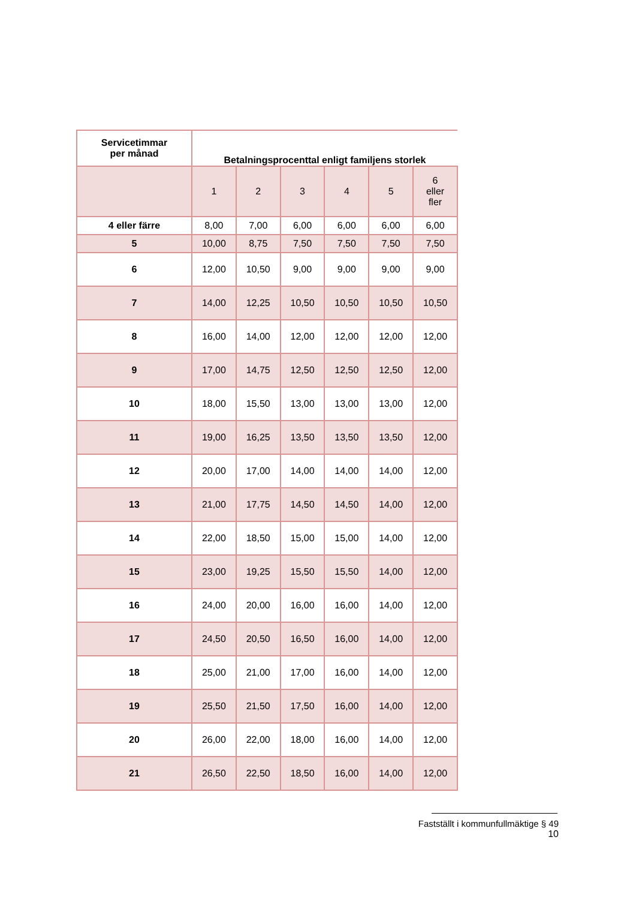| Servicetimmar per månad | Betalningsprocenttal enligt familjens storlek | | | | | |
| --- | --- | --- | --- | --- | --- | --- |
| | 1 | 2 | 3 | 4 | 5 | 6 eller fler |
| 4 eller färre | 8,00 | 7,00 | 6,00 | 6,00 | 6,00 | 6,00 |
| 5 | 10,00 | 8,75 | 7,50 | 7,50 | 7,50 | 7,50 |
| 6 | 12,00 | 10,50 | 9,00 | 9,00 | 9,00 | 9,00 |
| 7 | 14,00 | 12,25 | 10,50 | 10,50 | 10,50 | 10,50 |
| 8 | 16,00 | 14,00 | 12,00 | 12,00 | 12,00 | 12,00 |
| 9 | 17,00 | 14,75 | 12,50 | 12,50 | 12,50 | 12,00 |
| 10 | 18,00 | 15,50 | 13,00 | 13,00 | 13,00 | 12,00 |
| 11 | 19,00 | 16,25 | 13,50 | 13,50 | 13,50 | 12,00 |
| 12 | 20,00 | 17,00 | 14,00 | 14,00 | 14,00 | 12,00 |
| 13 | 21,00 | 17,75 | 14,50 | 14,50 | 14,00 | 12,00 |
| 14 | 22,00 | 18,50 | 15,00 | 15,00 | 14,00 | 12,00 |
| 15 | 23,00 | 19,25 | 15,50 | 15,50 | 14,00 | 12,00 |
| 16 | 24,00 | 20,00 | 16,00 | 16,00 | 14,00 | 12,00 |
| 17 | 24,50 | 20,50 | 16,50 | 16,00 | 14,00 | 12,00 |
| 18 | 25,00 | 21,00 | 17,00 | 16,00 | 14,00 | 12,00 |
| 19 | 25,50 | 21,50 | 17,50 | 16,00 | 14,00 | 12,00 |
| 20 | 26,00 | 22,00 | 18,00 | 16,00 | 14,00 | 12,00 |
| 21 | 26,50 | 22,50 | 18,50 | 16,00 | 14,00 | 12,00 |
Fastställt i kommunfullmäktige § 49
10